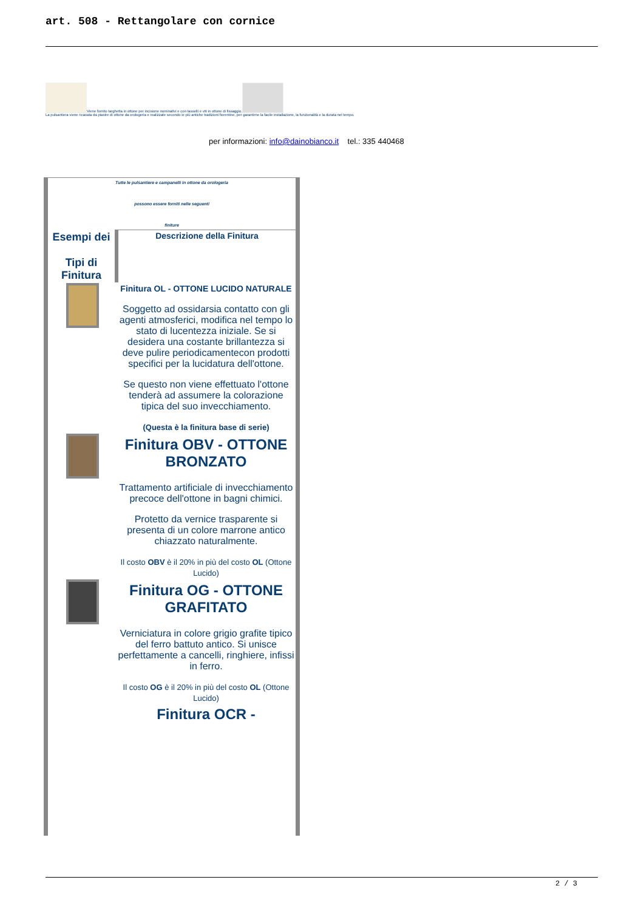art. 508 - Rettangolare con cornice
Viene fornito targhetta in ottone per incisione nominativi e con tasselli e viti in ottone di fissaggio.
La pulsantiera viene ricavata da piastre di ottone da orologeria e realizzate secondo le più antiche tradizioni fiorentine, per garantirne la facile installazione, la funzionalità e la durata nel tempo.
per informazioni: info@dainobianco.it tel.: 335 440468
Tutte le pulsantiere e campanelli in ottone da orologeria
possono essere forniti nelle seguenti
finiture
| Esempi dei Tipi di Finitura | Descrizione della Finitura |
| --- | --- |
| | Finitura OL - OTTONE LUCIDO NATURALE Soggetto ad ossidarsia contatto con gli agenti atmosferici, modifica nel tempo lo stato di lucentezza iniziale. Se si desidera una costante brillantezza si deve pulire periodicamentecon prodotti specifici per la lucidatura dell'ottone. Se questo non viene effettuato l'ottone tenderà ad assumere la colorazione tipica del suo invecchiamento. (Questa è la finitura base di serie) |
| | Finitura OBV - OTTONE BRONZATO Trattamento artificiale di invecchiamento precoce dell'ottone in bagni chimici. Protetto da vernice trasparente si presenta di un colore marrone antico chiazzato naturalmente. Il costo OBV è il 20% in più del costo OL (Ottone Lucido) |
| | Finitura OG - OTTONE GRAFITATO Verniciatura in colore grigio grafite tipico del ferro battuto antico. Si unisce perfettamente a cancelli, ringhiere, infissi in ferro. Il costo OG è il 20% in più del costo OL (Ottone Lucido) Finitura OCR - |
2 / 3